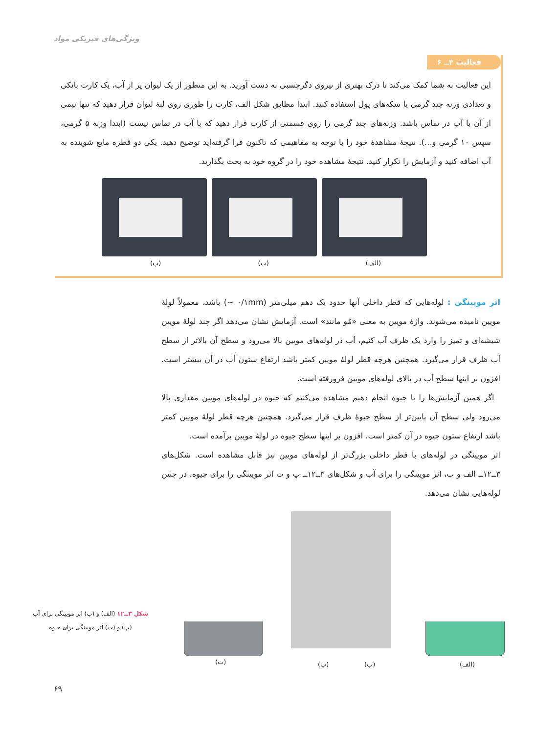ویژگی‌های فیزیکی مواد
فعالیت ۳ــ ۶
این فعالیت به شما کمک می‌کند تا درک بهتری از نیروی دگرچسبی به دست آورید. به این منظور از یک لیوان پر از آب، یک کارت بانکی و تعدادی وزنه چند گرمی یا سکه‌های پول استفاده کنید. ابتدا مطابق شکل الف، کارت را طوری روی لبهٔ لیوان قرار دهید که تنها نیمی از آن با آب در تماس باشد. وزنه‌های چند گرمی را روی قسمتی از کارت قرار دهید که با آب در تماس نیست (ابتدا وزنه ۵ گرمی، سپس ۱۰ گرمی و…). نتیجهٔ مشاهدهٔ خود را با توجه به مفاهیمی که تاکنون فرا گرفته‌اید توضیح دهید. یکی دو قطره مایع شوینده به آب اضافه کنید و آزمایش را تکرار کنید. نتیجهٔ مشاهده خود را در گروه خود به بحث بگذارید.
(الف) (ب) (پ)
اثر مویینگی : لوله‌هایی که قطر داخلی آنها حدود یک دهم میلی‌متر (۰/۱mm ~) باشد، معمولاً لولهٔ مویین نامیده می‌شوند. واژهٔ مویین به معنی «مُو مانند» است. آزمایش نشان می‌دهد اگر چند لولهٔ مویین شیشه‌ای و تمیز را وارد یک ظرف آب کنیم، آب در لوله‌های مویین بالا می‌رود و سطح آن بالاتر از سطح آب ظرف قرار می‌گیرد. همچنین هرچه قطر لولهٔ مویین کمتر باشد ارتفاع ستون آب در آن بیشتر است. افزون بر اینها سطح آب در بالای لوله‌های مویین فرورفته است.
اگر همین آزمایش‌ها را با جیوه انجام دهیم مشاهده می‌کنیم که جیوه در لوله‌های مویین مقداری بالا می‌رود ولی سطح آن پایین‌تر از سطح جیوهٔ ظرف قرار می‌گیرد. همچنین هرچه قطر لولهٔ مویین کمتر باشد ارتفاع ستون جیوه در آن کمتر است. افزون بر اینها سطح جیوه در لولهٔ مویین برآمده است.
اثر مویینگی در لوله‌های با قطر داخلی بزرگ‌تر از لوله‌های مویین نیز قابل مشاهده است. شکل‌های ۳ــ۱۲ــ الف و ب، اثر مویینگی را برای آب و شکل‌های ۳ــ۱۲ــ پ و ت اثر مویینگی را برای جیوه، در چنین لوله‌هایی نشان می‌دهد.
(ت) (پ) (ب) (الف)
شکل ۳ــ۱۲ (الف) و (ب) اثر مویینگی برای آب
(پ) و (ت) اثر مویینگی برای جیوه
۶۹